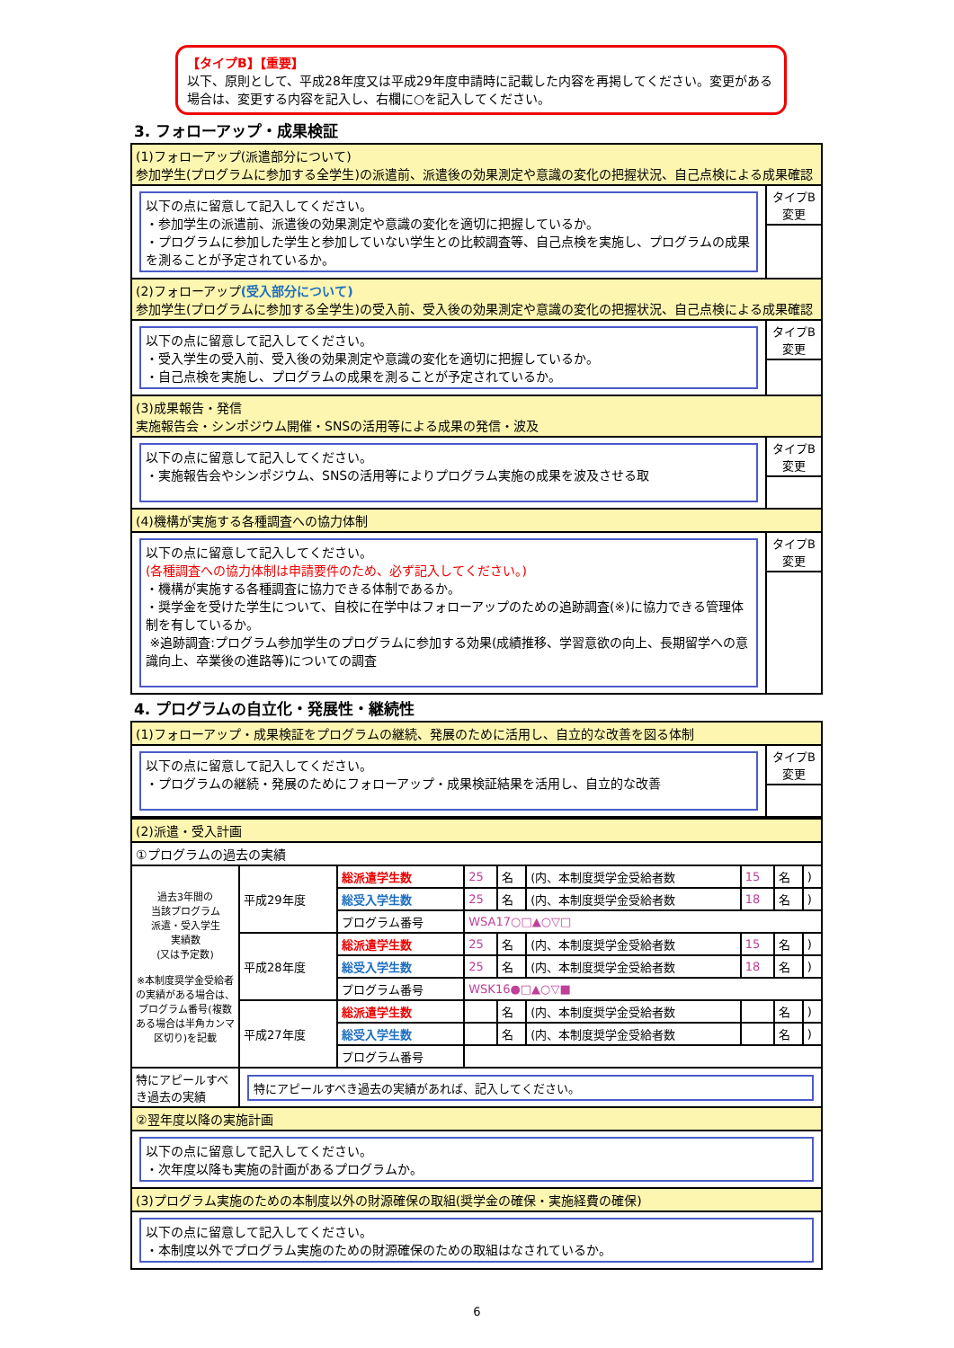【タイプB】【重要】
以下、原則として、平成28年度又は平成29年度申請時に記載した内容を再掲してください。変更がある場合は、変更する内容を記入し、右欄に○を記入してください。
3. フォローアップ・成果検証
| (1)フォローアップ(派遣部分について) 参加学生(プログラムに参加する全学生)の派遣前、派遣後の効果測定や意識の変化の把握状況、自己点検による成果確認 | |
| 以下の点に留意して記入してください。 ・参加学生の派遣前、派遣後の効果測定や意識の変化を適切に把握しているか。 ・プログラムに参加した学生と参加していない学生との比較調査等、自己点検を実施し、プログラムの成果を測ることが予定されているか。 | タイプB 変更 |
| (2)フォローアップ (受入部分について) 参加学生(プログラムに参加する全学生)の受入前、受入後の効果測定や意識の変化の把握状況、自己点検による成果確認 | |
| 以下の点に留意して記入してください。 ・受入学生の受入前、受入後の効果測定や意識の変化を適切に把握しているか。 ・自己点検を実施し、プログラムの成果を測ることが予定されているか。 | タイプB 変更 |
| (3)成果報告・発信 実施報告会・シンポジウム開催・SNSの活用等による成果の発信・波及 | |
| 以下の点に留意して記入してください。 ・実施報告会やシンポジウム、SNSの活用等によりプログラム実施の成果を波及させる取 | タイプB 変更 |
| (4)機構が実施する各種調査への協力体制 | |
| 以下の点に留意して記入してください。 (各種調査への協力体制は申請要件のため、必ず記入してください。) ・機構が実施する各種調査に協力できる体制であるか。 ・奨学金を受けた学生について、自校に在学中はフォローアップのための追跡調査(※)に協力できる管理体制を有しているか。 ※追跡調査:プログラム参加学生のプログラムに参加する効果(成績推移、学習意欲の向上、長期留学への意識向上、卒業後の進路等)についての調査 | タイプB 変更 |
4. プログラムの自立化・発展性・継続性
| (1)フォローアップ・成果検証をプログラムの継続、発展のために活用し、自立的な改善を図る体制 | |
| 以下の点に留意して記入してください。 ・プログラムの継続・発展のためにフォローアップ・成果検証結果を活用し、自立的な改善 | タイプB 変更 |
| (2)派遣・受入計画 | | | | | | | | |
| ①プログラムの過去の実績 | | | | | | | | |
| 過去3年間の 当該プログラム 派遣・受入学生 実績数 (又は予定数) ※本制度奨学金受給者の実績がある場合は、プログラム番号(複数ある場合は半角カンマ区切り)を記載 | 平成29年度 | 総派遣学生数 | 25 | 名 | (内、本制度奨学金受給者数 | 15 | 名 | ) |
| | | 総受入学生数 | 25 | 名 | (内、本制度奨学金受給者数 | 18 | 名 | ) |
| | | プログラム番号 | WSA17○□▲○▽□ | | | | | |
| | 平成28年度 | 総派遣学生数 | 25 | 名 | (内、本制度奨学金受給者数 | 15 | 名 | ) |
| | | 総受入学生数 | 25 | 名 | (内、本制度奨学金受給者数 | 18 | 名 | ) |
| | | プログラム番号 | WSK16●□▲○▽■ | | | | | |
| | 平成27年度 | 総派遣学生数 | | 名 | (内、本制度奨学金受給者数 | | 名 | ) |
| | | 総受入学生数 | | 名 | (内、本制度奨学金受給者数 | | 名 | ) |
| | | プログラム番号 | | | | | | |
| 特にアピールすべき過去の実績 | 特にアピールすべき過去の実績があれば、記入してください。 | | | | | | | |
| ②翌年度以降の実施計画 | | | | | | | | |
| 以下の点に留意して記入してください。 ・次年度以降も実施の計画があるプログラムか。 | | | | | | | | |
| (3)プログラム実施のための本制度以外の財源確保の取組(奨学金の確保・実施経費の確保) | | | | | | | | |
| 以下の点に留意して記入してください。 ・本制度以外でプログラム実施のための財源確保のための取組はなされているか。 | | | | | | | | |
6